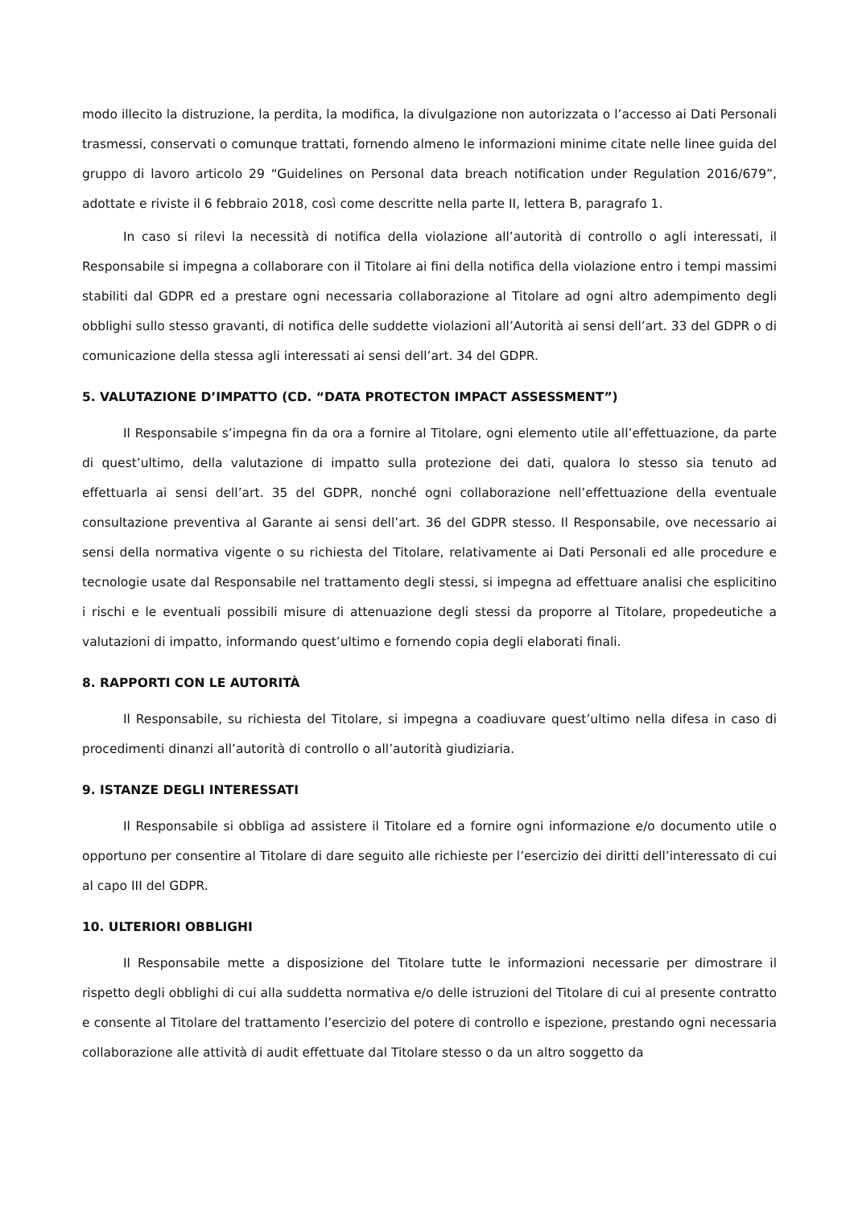modo illecito la distruzione, la perdita, la modifica, la divulgazione non autorizzata o l’accesso ai Dati Personali trasmessi, conservati o comunque trattati, fornendo almeno le informazioni minime citate nelle linee guida del gruppo di lavoro articolo 29 “Guidelines on Personal data breach notification under Regulation 2016/679”, adottate e riviste il 6 febbraio 2018, così come descritte nella parte II, lettera B, paragrafo 1.
In caso si rilevi la necessità di notifica della violazione all’autorità di controllo o agli interessati, il Responsabile si impegna a collaborare con il Titolare ai fini della notifica della violazione entro i tempi massimi stabiliti dal GDPR ed a prestare ogni necessaria collaborazione al Titolare ad ogni altro adempimento degli obblighi sullo stesso gravanti, di notifica delle suddette violazioni all’Autorità ai sensi dell’art. 33 del GDPR o di comunicazione della stessa agli interessati ai sensi dell’art. 34 del GDPR.
5. VALUTAZIONE D’IMPATTO (CD. “DATA PROTECTON IMPACT ASSESSMENT”)
Il Responsabile s’impegna fin da ora a fornire al Titolare, ogni elemento utile all’effettuazione, da parte di quest’ultimo, della valutazione di impatto sulla protezione dei dati, qualora lo stesso sia tenuto ad effettuarla ai sensi dell’art. 35 del GDPR, nonché ogni collaborazione nell’effettuazione della eventuale consultazione preventiva al Garante ai sensi dell’art. 36 del GDPR stesso. Il Responsabile, ove necessario ai sensi della normativa vigente o su richiesta del Titolare, relativamente ai Dati Personali ed alle procedure e tecnologie usate dal Responsabile nel trattamento degli stessi, si impegna ad effettuare analisi che esplicitino i rischi e le eventuali possibili misure di attenuazione degli stessi da proporre al Titolare, propedeutiche a valutazioni di impatto, informando quest’ultimo e fornendo copia degli elaborati finali.
8. RAPPORTI CON LE AUTORITÀ
Il Responsabile, su richiesta del Titolare, si impegna a coadiuvare quest’ultimo nella difesa in caso di procedimenti dinanzi all’autorità di controllo o all’autorità giudiziaria.
9. ISTANZE DEGLI INTERESSATI
Il Responsabile si obbliga ad assistere il Titolare ed a fornire ogni informazione e/o documento utile o opportuno per consentire al Titolare di dare seguito alle richieste per l’esercizio dei diritti dell’interessato di cui al capo III del GDPR.
10. ULTERIORI OBBLIGHI
Il Responsabile mette a disposizione del Titolare tutte le informazioni necessarie per dimostrare il rispetto degli obblighi di cui alla suddetta normativa e/o delle istruzioni del Titolare di cui al presente contratto e consente al Titolare del trattamento l’esercizio del potere di controllo e ispezione, prestando ogni necessaria collaborazione alle attività di audit effettuate dal Titolare stesso o da un altro soggetto da